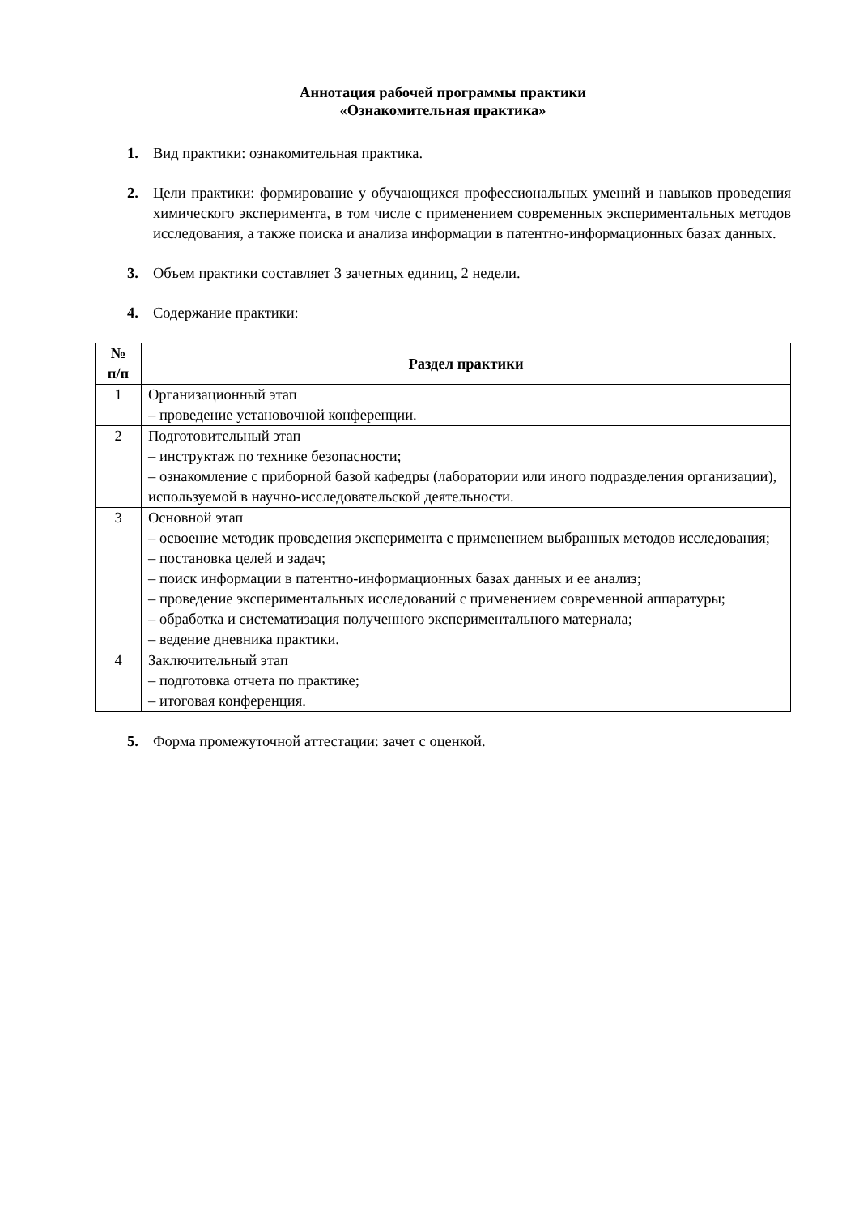Аннотация рабочей программы практики
«Ознакомительная практика»
1. Вид практики: ознакомительная практика.
2. Цели практики: формирование у обучающихся профессиональных умений и навыков проведения химического эксперимента, в том числе с применением современных экспериментальных методов исследования, а также поиска и анализа информации в патентно-информационных базах данных.
3. Объем практики составляет 3 зачетных единиц, 2 недели.
4. Содержание практики:
| № п/п | Раздел практики |
| --- | --- |
| 1 | Организационный этап – проведение установочной конференции. |
| 2 | Подготовительный этап – инструктаж по технике безопасности; – ознакомление с приборной базой кафедры (лаборатории или иного подразделения организации), используемой в научно-исследовательской деятельности. |
| 3 | Основной этап – освоение методик проведения эксперимента с применением выбранных методов исследования; – постановка целей и задач; – поиск информации в патентно-информационных базах данных и ее анализ; – проведение экспериментальных исследований с применением современной аппаратуры; – обработка и систематизация полученного экспериментального материала; – ведение дневника практики. |
| 4 | Заключительный этап – подготовка отчета по практике; – итоговая конференция. |
5. Форма промежуточной аттестации: зачет с оценкой.